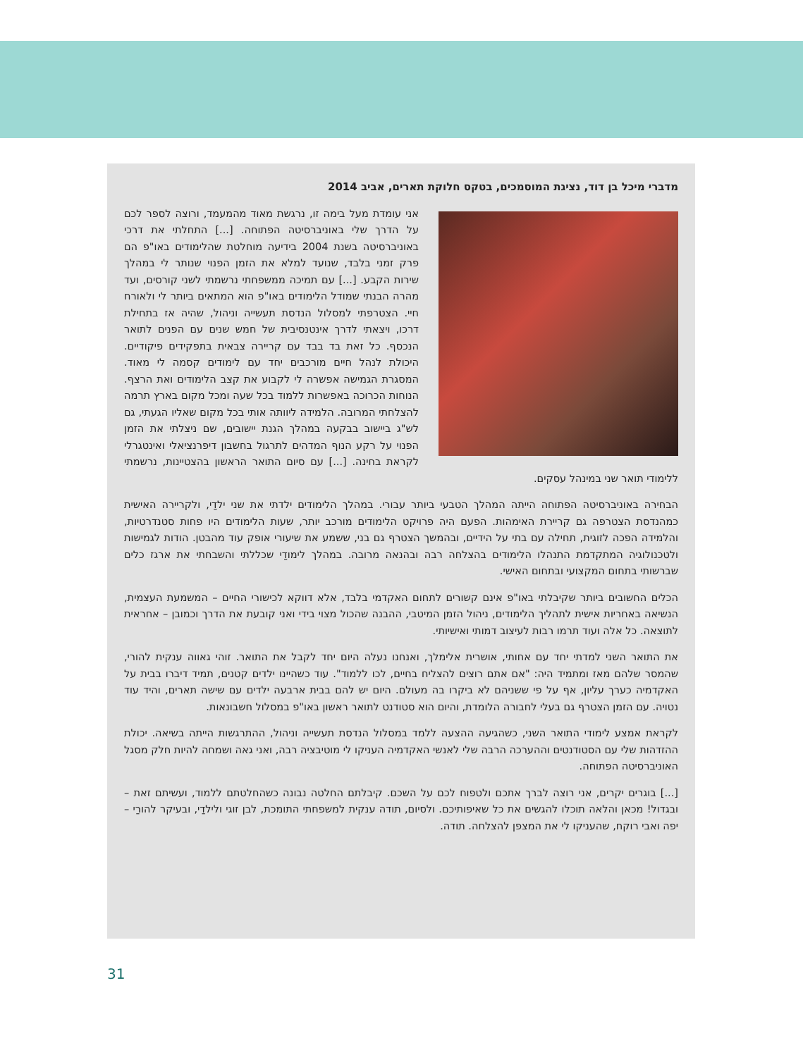מדברי מיכל בן דוד, נציגת המוסמכים, בטקס חלוקת תארים, אביב 2014
אני עומדת מעל בימה זו, נרגשת מאוד מהמעמד, ורוצה לספר לכם על הדרך שלי באוניברסיטה הפתוחה. [...] התחלתי את דרכי באוניברסיטה בשנת 2004 בידיעה מוחלטת שהלימודים באו"פ הם פרק זמני בלבד, שנועד למלא את הזמן הפנוי שנותר לי במהלך שירות הקבע. [...] עם תמיכה ממשפחתי נרשמתי לשני קורסים, ועד מהרה הבנתי שמודל הלימודים באו"פ הוא המתאים ביותר לי ולאורח חיי. הצטרפתי למסלול הנדסת תעשייה וניהול, שהיה אז בתחילת דרכו, ויצאתי לדרך אינטנסיבית של חמש שנים עם הפנים לתואר הנכסף. כל זאת בד בבד עם קריירה צבאית בתפקידים פיקודיים. היכולת לנהל חיים מורכבים יחד עם לימודים קסמה לי מאוד. המסגרת הגמישה אפשרה לי לקבוע את קצב הלימודים ואת הרצף. הנוחות הכרוכה באפשרות ללמוד בכל שעה ומכל מקום בארץ תרמה להצלחתי המרובה. הלמידה ליוותה אותי בכל מקום שאליו הגעתי, גם לש"ג ביישוב בבקעה במהלך הגנת יישובים, שם ניצלתי את הזמן הפנוי על רקע הנוף המדהים לתרגול בחשבון דיפרנציאלי ואינטגרלי לקראת בחינה. [...] עם סיום התואר הראשון בהצטיינות, נרשמתי ללימודי תואר שני במינהל עסקים.
הבחירה באוניברסיטה הפתוחה הייתה המהלך הטבעי ביותר עבורי. במהלך הלימודים ילדתי את שני ילדַי, ולקריירה האישית כמהנדסת הצטרפה גם קריירת האימהות. הפעם היה פרויקט הלימודים מורכב יותר, שעות הלימודים היו פחות סטנדרטיות, והלמידה הפכה לזוגית, תחילה עם בתי על הידיים, ובהמשך הצטרף גם בני, ששמע את שיעורי אופק עוד מהבטן. הודות לגמישות ולטכנולוגיה המתקדמת התנהלו הלימודים בהצלחה רבה ובהנאה מרובה. במהלך לימודַי שכללתי והשבחתי את ארגז כלים שברשותי בתחום המקצועי ובתחום האישי.
הכלים החשובים ביותר שקיבלתי באו"פ אינם קשורים לתחום האקדמי בלבד, אלא דווקא לכישורי החיים – המשמעת העצמית, הנשיאה באחריות אישית לתהליך הלימודים, ניהול הזמן המיטבי, ההבנה שהכול מצוי בידי ואני קובעת את הדרך וכמובן – אחראית לתוצאה. כל אלה ועוד תרמו רבות לעיצוב דמותי ואישיותי.
את התואר השני למדתי יחד עם אחותי, אושרית אלימלך, ואנחנו נעלה היום יחד לקבל את התואר. זוהי גאווה ענקית להורי, שהמסר שלהם מאז ומתמיד היה: "אם אתם רוצים להצליח בחיים, לכו ללמוד". עוד כשהיינו ילדים קטנים, תמיד דיברו בבית על האקדמיה כערך עליון, אף על פי ששניהם לא ביקרו בה מעולם. היום יש להם בבית ארבעה ילדים עם שישה תארים, והיד עוד נטויה. עם הזמן הצטרף גם בעלי לחבורה הלומדת, והיום הוא סטודנט לתואר ראשון באו"פ במסלול חשבונאות.
לקראת אמצע לימודי התואר השני, כשהגיעה ההצעה ללמד במסלול הנדסת תעשייה וניהול, ההתרגשות הייתה בשיאה. יכולת ההזדהות שלי עם הסטודנטים וההערכה הרבה שלי לאנשי האקדמיה העניקו לי מוטיבציה רבה, ואני גאה ושמחה להיות חלק מסגל האוניברסיטה הפתוחה.
[...] בוגרים יקרים, אני רוצה לברך אתכם ולטפוח לכם על השכם. קיבלתם החלטה נבונה כשהחלטתם ללמוד, ועשיתם זאת – ובגדול! מכאן והלאה תוכלו להגשים את כל שאיפותיכם. ולסיום, תודה ענקית למשפחתי התומכת, לבן זוגי ולילדַי, ובעיקר להורַי – יפה ואבי רוקח, שהעניקו לי את המצפן להצלחה. תודה.
31